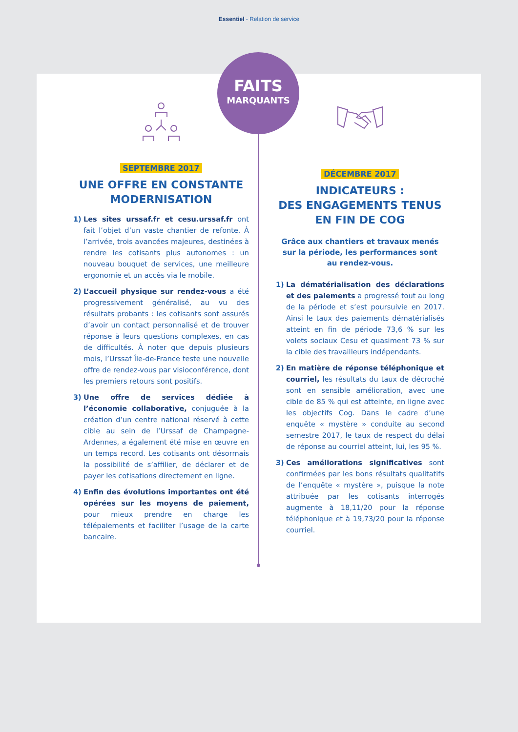Essentiel - Relation de service
FAITS
MARQUANTS
SEPTEMBRE 2017
UNE OFFRE EN CONSTANTE MODERNISATION
1) Les sites urssaf.fr et cesu.urssaf.fr ont fait l’objet d’un vaste chantier de refonte. À l’arrivée, trois avancées majeures, destinées à rendre les cotisants plus autonomes : un nouveau bouquet de services, une meilleure ergonomie et un accès via le mobile.
2) L’accueil physique sur rendez-vous a été progressivement généralisé, au vu des résultats probants : les cotisants sont assurés d’avoir un contact personnalisé et de trouver réponse à leurs questions complexes, en cas de difficultés. À noter que depuis plusieurs mois, l’Urssaf Île-de-France teste une nouvelle offre de rendez-vous par visioconférence, dont les premiers retours sont positifs.
3) Une offre de services dédiée à l’économie collaborative, conjuguée à la création d’un centre national réservé à cette cible au sein de l’Urssaf de Champagne-Ardennes, a également été mise en œuvre en un temps record. Les cotisants ont désormais la possibilité de s’affilier, de déclarer et de payer les cotisations directement en ligne.
4) Enfin des évolutions importantes ont été opérées sur les moyens de paiement, pour mieux prendre en charge les télépaiements et faciliter l’usage de la carte bancaire.
DÉCEMBRE 2017
INDICATEURS :
DES ENGAGEMENTS TENUS
EN FIN DE COG
Grâce aux chantiers et travaux menés
sur la période, les performances sont
au rendez-vous.
1) La dématérialisation des déclarations et des paiements a progressé tout au long de la période et s’est poursuivie en 2017. Ainsi le taux des paiements dématérialisés atteint en fin de période 73,6 % sur les volets sociaux Cesu et quasiment 73 % sur la cible des travailleurs indépendants.
2) En matière de réponse téléphonique et courriel, les résultats du taux de décroché sont en sensible amélioration, avec une cible de 85 % qui est atteinte, en ligne avec les objectifs Cog. Dans le cadre d’une enquête « mystère » conduite au second semestre 2017, le taux de respect du délai de réponse au courriel atteint, lui, les 95 %.
3) Ces améliorations significatives sont confirmées par les bons résultats qualitatifs de l’enquête « mystère », puisque la note attribuée par les cotisants interrogés augmente à 18,11/20 pour la réponse téléphonique et à 19,73/20 pour la réponse courriel.